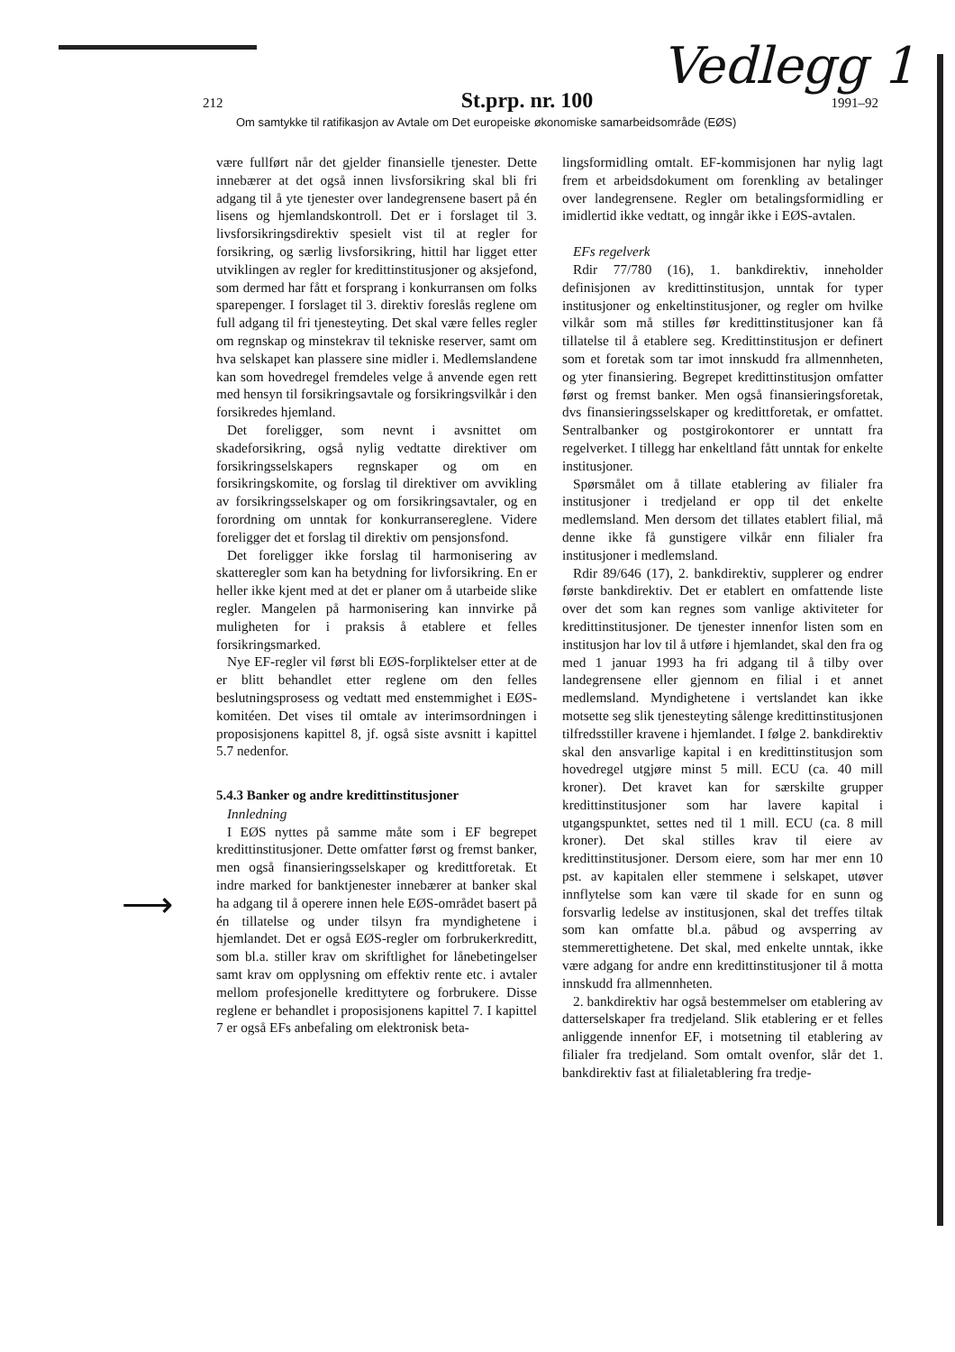Vedlegg 1
212
St.prp. nr. 100
1991–92
Om samtykke til ratifikasjon av Avtale om Det europeiske økonomiske samarbeidsområde (EØS)
⟶
være fullført når det gjelder finansielle tjenester. Dette innebærer at det også innen livsforsikring skal bli fri adgang til å yte tjenester over landegrensene basert på én lisens og hjemlandskontroll. Det er i forslaget til 3. livsforsikringsdirektiv spesielt vist til at regler for forsikring, og særlig livsforsikring, hittil har ligget etter utviklingen av regler for kredittinstitusjoner og aksjefond, som dermed har fått et forsprang i konkurransen om folks sparepenger. I forslaget til 3. direktiv foreslås reglene om full adgang til fri tjenesteyting. Det skal være felles regler om regnskap og minstekrav til tekniske reserver, samt om hva selskapet kan plassere sine midler i. Medlemslandene kan som hovedregel fremdeles velge å anvende egen rett med hensyn til forsikringsavtale og forsikringsvilkår i den forsikredes hjemland.
Det foreligger, som nevnt i avsnittet om skadeforsikring, også nylig vedtatte direktiver om forsikringsselskapers regnskaper og om en forsikringskomite, og forslag til direktiver om avvikling av forsikringsselskaper og om forsikringsavtaler, og en forordning om unntak for konkurransereglene. Videre foreligger det et forslag til direktiv om pensjonsfond.
Det foreligger ikke forslag til harmonisering av skatteregler som kan ha betydning for livforsikring. En er heller ikke kjent med at det er planer om å utarbeide slike regler. Mangelen på harmonisering kan innvirke på muligheten for i praksis å etablere et felles forsikringsmarked.
Nye EF-regler vil først bli EØS-forpliktelser etter at de er blitt behandlet etter reglene om den felles beslutningsprosess og vedtatt med enstemmighet i EØS-komitéen. Det vises til omtale av interimsordningen i proposisjonens kapittel 8, jf. også siste avsnitt i kapittel 5.7 nedenfor.
5.4.3 Banker og andre kredittinstitusjoner
Innledning
I EØS nyttes på samme måte som i EF begrepet kredittinstitusjoner. Dette omfatter først og fremst banker, men også finansieringsselskaper og kredittforetak. Et indre marked for banktjenester innebærer at banker skal ha adgang til å operere innen hele EØS-området basert på én tillatelse og under tilsyn fra myndighetene i hjemlandet. Det er også EØS-regler om forbrukerkreditt, som bl.a. stiller krav om skriftlighet for lånebetingelser samt krav om opplysning om effektiv rente etc. i avtaler mellom profesjonelle kredittytere og forbrukere. Disse reglene er behandlet i proposisjonens kapittel 7. I kapittel 7 er også EFs anbefaling om elektronisk beta-
lingsformidling omtalt. EF-kommisjonen har nylig lagt frem et arbeidsdokument om forenkling av betalinger over landegrensene. Regler om betalingsformidling er imidlertid ikke vedtatt, og inngår ikke i EØS-avtalen.
EFs regelverk
Rdir 77/780 (16), 1. bankdirektiv, inneholder definisjonen av kredittinstitusjon, unntak for typer institusjoner og enkeltinstitusjoner, og regler om hvilke vilkår som må stilles før kredittinstitusjoner kan få tillatelse til å etablere seg. Kredittinstitusjon er definert som et foretak som tar imot innskudd fra allmennheten, og yter finansiering. Begrepet kredittinstitusjon omfatter først og fremst banker. Men også finansieringsforetak, dvs finansieringsselskaper og kredittforetak, er omfattet. Sentralbanker og postgirokontorer er unntatt fra regelverket. I tillegg har enkeltland fått unntak for enkelte institusjoner.
Spørsmålet om å tillate etablering av filialer fra institusjoner i tredjeland er opp til det enkelte medlemsland. Men dersom det tillates etablert filial, må denne ikke få gunstigere vilkår enn filialer fra institusjoner i medlemsland.
Rdir 89/646 (17), 2. bankdirektiv, supplerer og endrer første bankdirektiv. Det er etablert en omfattende liste over det som kan regnes som vanlige aktiviteter for kredittinstitusjoner. De tjenester innenfor listen som en institusjon har lov til å utføre i hjemlandet, skal den fra og med 1 januar 1993 ha fri adgang til å tilby over landegrensene eller gjennom en filial i et annet medlemsland. Myndighetene i vertslandet kan ikke motsette seg slik tjenesteyting sålenge kredittinstitusjonen tilfredsstiller kravene i hjemlandet. I følge 2. bankdirektiv skal den ansvarlige kapital i en kredittinstitusjon som hovedregel utgjøre minst 5 mill. ECU (ca. 40 mill kroner). Det kravet kan for særskilte grupper kredittinstitusjoner som har lavere kapital i utgangspunktet, settes ned til 1 mill. ECU (ca. 8 mill kroner). Det skal stilles krav til eiere av kredittinstitusjoner. Dersom eiere, som har mer enn 10 pst. av kapitalen eller stemmene i selskapet, utøver innflytelse som kan være til skade for en sunn og forsvarlig ledelse av institusjonen, skal det treffes tiltak som kan omfatte bl.a. påbud og avsperring av stemmerettighetene. Det skal, med enkelte unntak, ikke være adgang for andre enn kredittinstitusjoner til å motta innskudd fra allmennheten.
2. bankdirektiv har også bestemmelser om etablering av datterselskaper fra tredjeland. Slik etablering er et felles anliggende innenfor EF, i motsetning til etablering av filialer fra tredjeland. Som omtalt ovenfor, slår det 1. bankdirektiv fast at filialetablering fra tredje-